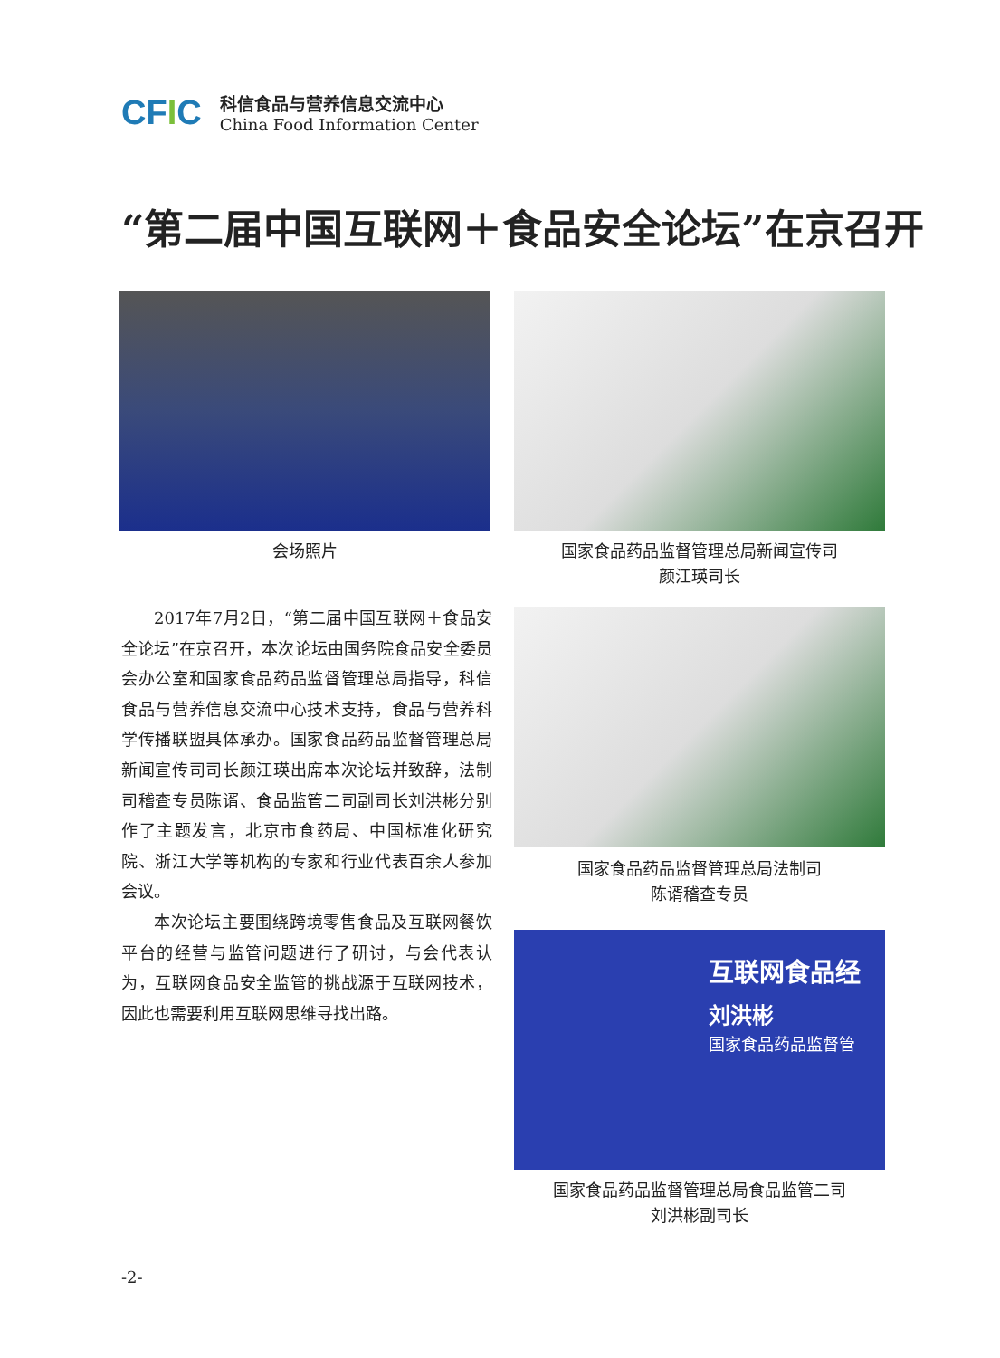CFIC
科信食品与营养信息交流中心
China Food Information Center
“第二届中国互联网＋食品安全论坛”在京召开
会场照片
国家食品药品监督管理总局新闻宣传司
颜江瑛司长
2017年7月2日，“第二届中国互联网＋食品安全论坛”在京召开，本次论坛由国务院食品安全委员会办公室和国家食品药品监督管理总局指导，科信食品与营养信息交流中心技术支持，食品与营养科学传播联盟具体承办。国家食品药品监督管理总局新闻宣传司司长颜江瑛出席本次论坛并致辞，法制司稽查专员陈谞、食品监管二司副司长刘洪彬分别作了主题发言，北京市食药局、中国标准化研究院、浙江大学等机构的专家和行业代表百余人参加会议。
本次论坛主要围绕跨境零售食品及互联网餐饮平台的经营与监管问题进行了研讨，与会代表认为，互联网食品安全监管的挑战源于互联网技术，因此也需要利用互联网思维寻找出路。
国家食品药品监督管理总局法制司
陈谞稽查专员
互联网食品经
刘洪彬
国家食品药品监督管
国家食品药品监督管理总局食品监管二司
刘洪彬副司长
-2-